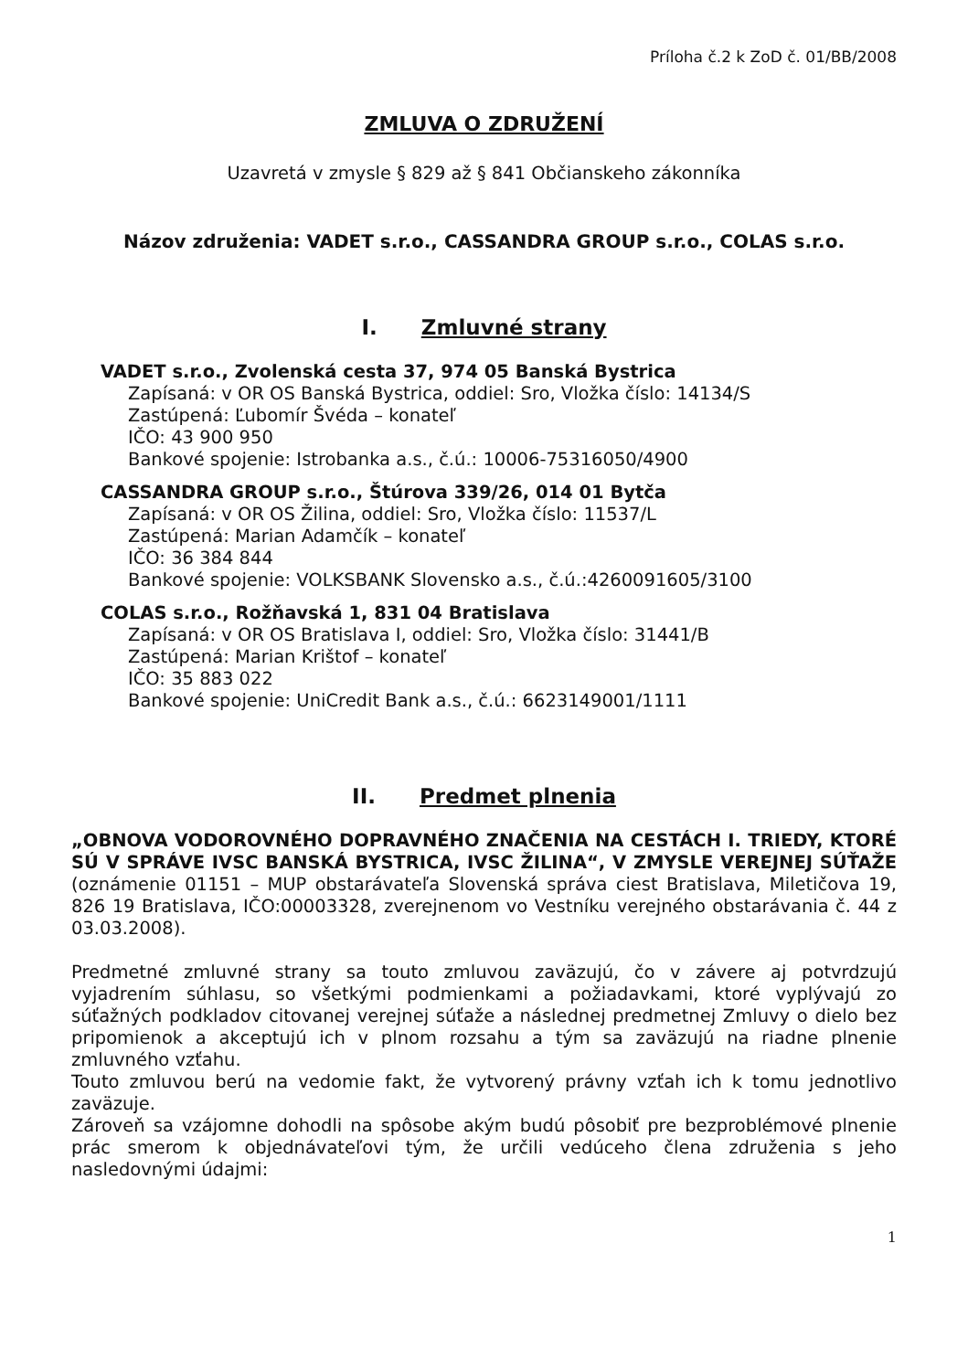Príloha č.2 k ZoD č. 01/BB/2008
ZMLUVA O ZDRUŽENÍ
Uzavretá v zmysle § 829 až § 841 Občianskeho zákonníka
Názov združenia: VADET s.r.o., CASSANDRA GROUP s.r.o., COLAS s.r.o.
I. Zmluvné strany
VADET s.r.o., Zvolenská cesta 37, 974 05 Banská Bystrica
Zapísaná: v OR OS Banská Bystrica, oddiel: Sro, Vložka číslo: 14134/S
Zastúpená: Ľubomír Švéda – konateľ
IČO: 43 900 950
Bankové spojenie: Istrobanka a.s., č.ú.: 10006-75316050/4900
CASSANDRA GROUP s.r.o., Štúrova 339/26, 014 01 Bytča
Zapísaná: v OR OS Žilina, oddiel: Sro, Vložka číslo: 11537/L
Zastúpená: Marian Adamčík – konateľ
IČO: 36 384 844
Bankové spojenie: VOLKSBANK Slovensko a.s., č.ú.:4260091605/3100
COLAS s.r.o., Rožňavská 1, 831 04 Bratislava
Zapísaná: v OR OS Bratislava I, oddiel: Sro, Vložka číslo: 31441/B
Zastúpená: Marian Krištof – konateľ
IČO: 35 883 022
Bankové spojenie: UniCredit Bank a.s., č.ú.: 6623149001/1111
II. Predmet plnenia
„OBNOVA VODOROVNÉHO DOPRAVNÉHO ZNAČENIA NA CESTÁCH I. TRIEDY, KTORÉ SÚ V SPRÁVE IVSC BANSKÁ BYSTRICA, IVSC ŽILINA“, V ZMYSLE VEREJNEJ SÚŤAŽE (oznámenie 01151 – MUP obstarávateľa Slovenská správa ciest Bratislava, Miletičova 19, 826 19 Bratislava, IČO:00003328, zverejnenom vo Vestníku verejného obstarávania č. 44 z 03.03.2008).
Predmetné zmluvné strany sa touto zmluvou zaväzujú, čo v závere aj potvrdzujú vyjadrením súhlasu, so všetkými podmienkami a požiadavkami, ktoré vyplývajú zo súťažných podkladov citovanej verejnej súťaže a následnej predmetnej Zmluvy o dielo bez pripomienok a akceptujú ich v plnom rozsahu a tým sa zaväzujú na riadne plnenie zmluvného vzťahu.
Touto zmluvou berú na vedomie fakt, že vytvorený právny vzťah ich k tomu jednotlivo zaväzuje.
Zároveň sa vzájomne dohodli na spôsobe akým budú pôsobiť pre bezproblémové plnenie prác smerom k objednávateľovi tým, že určili vedúceho člena združenia s jeho nasledovnými údajmi:
1